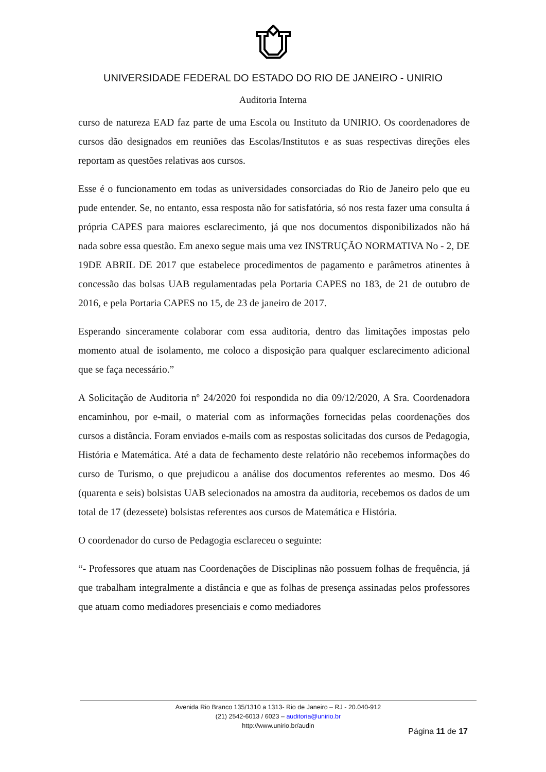UNIVERSIDADE FEDERAL DO ESTADO DO RIO DE JANEIRO - UNIRIO
Auditoria Interna
curso de natureza EAD faz parte de uma Escola ou Instituto da UNIRIO. Os coordenadores de cursos dão designados em reuniões das Escolas/Institutos e as suas respectivas direções eles reportam as questões relativas aos cursos.
Esse é o funcionamento em todas as universidades consorciadas do Rio de Janeiro pelo que eu pude entender. Se, no entanto, essa resposta não for satisfatória, só nos resta fazer uma consulta á própria CAPES para maiores esclarecimento, já que nos documentos disponibilizados não há nada sobre essa questão. Em anexo segue mais uma vez INSTRUÇÃO NORMATIVA No - 2, DE 19DE ABRIL DE 2017 que estabelece procedimentos de pagamento e parâmetros atinentes à concessão das bolsas UAB regulamentadas pela Portaria CAPES no 183, de 21 de outubro de 2016, e pela Portaria CAPES no 15, de 23 de janeiro de 2017.
Esperando sinceramente colaborar com essa auditoria, dentro das limitações impostas pelo momento atual de isolamento, me coloco a disposição para qualquer esclarecimento adicional que se faça necessário.”
A Solicitação de Auditoria nº 24/2020 foi respondida no dia 09/12/2020, A Sra. Coordenadora encaminhou, por e-mail, o material com as informações fornecidas pelas coordenações dos cursos a distância. Foram enviados e-mails com as respostas solicitadas dos cursos de Pedagogia, História e Matemática. Até a data de fechamento deste relatório não recebemos informações do curso de Turismo, o que prejudicou a análise dos documentos referentes ao mesmo. Dos 46 (quarenta e seis) bolsistas UAB selecionados na amostra da auditoria, recebemos os dados de um total de 17 (dezessete) bolsistas referentes aos cursos de Matemática e História.
O coordenador do curso de Pedagogia esclareceu o seguinte:
“- Professores que atuam nas Coordenações de Disciplinas não possuem folhas de frequência, já que trabalham integralmente a distância e que as folhas de presença assinadas pelos professores que atuam como mediadores presenciais e como mediadores
Avenida Rio Branco 135/1310 a 1313- Rio de Janeiro – RJ - 20.040-912
(21) 2542-6013 / 6023 – auditoria@unirio.br
http://www.unirio.br/audin
Página 11 de 17